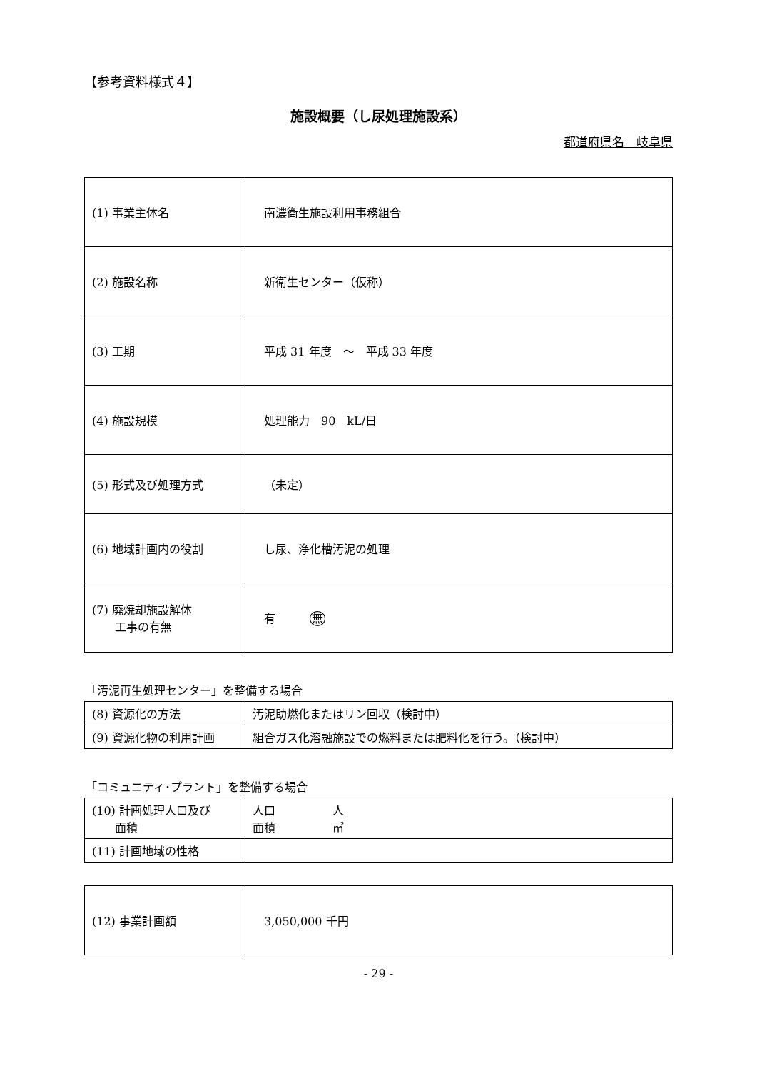【参考資料様式４】
施設概要（し尿処理施設系）
都道府県名　岐阜県
| (1) 事業主体名 | 南濃衛生施設利用事務組合 |
| (2) 施設名称 | 新衛生センター（仮称） |
| (3) 工期 | 平成 31 年度 ～ 平成 33 年度 |
| (4) 施設規模 | 処理能力 90 kL/日 |
| (5) 形式及び処理方式 | （未定） |
| (6) 地域計画内の役割 | し尿、浄化槽汚泥の処理 |
| (7) 廃焼却施設解体 工事の有無 | 有 無 |
「汚泥再生処理センター」を整備する場合
| (8) 資源化の方法 | 汚泥助燃化またはリン回収（検討中） |
| (9) 資源化物の利用計画 | 組合ガス化溶融施設での燃料または肥料化を行う。（検討中） |
「コミュニティ･プラント」を整備する場合
| (10) 計画処理人口及び 面積 | 人口 人 面積 ㎡ |
| (11) 計画地域の性格 | |
| (12) 事業計画額 | 3,050,000 千円 |
- 29 -